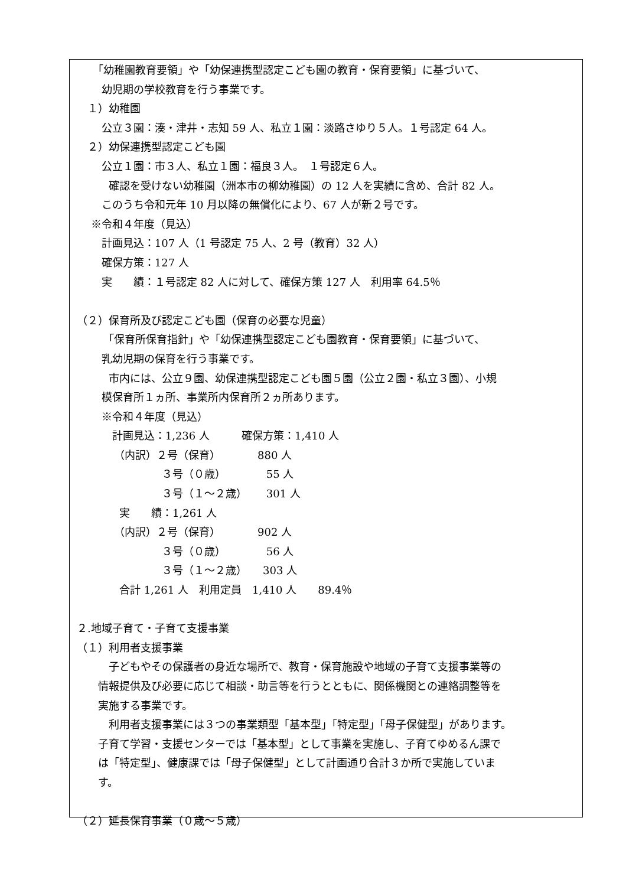「幼稚園教育要領」や「幼保連携型認定こども園の教育・保育要領」に基づいて、
　　 幼児期の学校教育を行う事業です。
　１）幼稚園
　　 公立３園：湊・津井・志知 59 人、私立１園：淡路さゆり５人。１号認定 64 人。
　２）幼保連携型認定こども園
　　 公立１園：市３人、私立１園：福良３人。　１号認定６人。
　　　確認を受けない幼稚園（洲本市の柳幼稚園）の 12 人を実績に含め、合計 82 人。
　　 このうち令和元年 10 月以降の無償化により、67 人が新２号です。
　 ※令和４年度（見込）
　　 計画見込：107 人（1 号認定 75 人、2 号（教育）32 人）
　　 確保方策：127 人
　　 実　　績：１号認定 82 人に対して、確保方策 127 人　利用率 64.5％
（２）保育所及び認定こども園（保育の必要な児童）
　　　「保育所保育指針」や「幼保連携型認定こども園教育・保育要領」に基づいて、
　　 乳幼児期の保育を行う事業です。
　　　市内には、公立９園、幼保連携型認定こども園５園（公立２園・私立３園）、小規
　　 模保育所１ヵ所、事業所内保育所２ヵ所あります。
　　 ※令和４年度（見込）
　　　 計画見込：1,236 人　　　確保方策：1,410 人
　　　　（内訳）２号（保育）　　　　880 人
　　　　　　　　３号（０歳）　　　　 55 人
　　　　　　　　３号（１～２歳）　　 301 人
　　　　実　　績：1,261 人
　　　　（内訳）２号（保育）　　　　902 人
　　　　　　　　３号（０歳）　　　　 56 人
　　　　　　　　３号（１～２歳）　　303 人
　　　　合計 1,261 人　利用定員　1,410 人　　89.4％
２.地域子育て・子育て支援事業
（１）利用者支援事業
　　　子どもやその保護者の身近な場所で、教育・保育施設や地域の子育て支援事業等の
　　情報提供及び必要に応じて相談・助言等を行うとともに、関係機関との連絡調整等を
　　実施する事業です。
　　　利用者支援事業には３つの事業類型「基本型」「特定型」「母子保健型」があります。
　　子育て学習・支援センターでは「基本型」として事業を実施し、子育てゆめるん課で
　　は「特定型」、健康課では「母子保健型」として計画通り合計３か所で実施していま
　　す。
（２）延長保育事業（０歳～５歳）